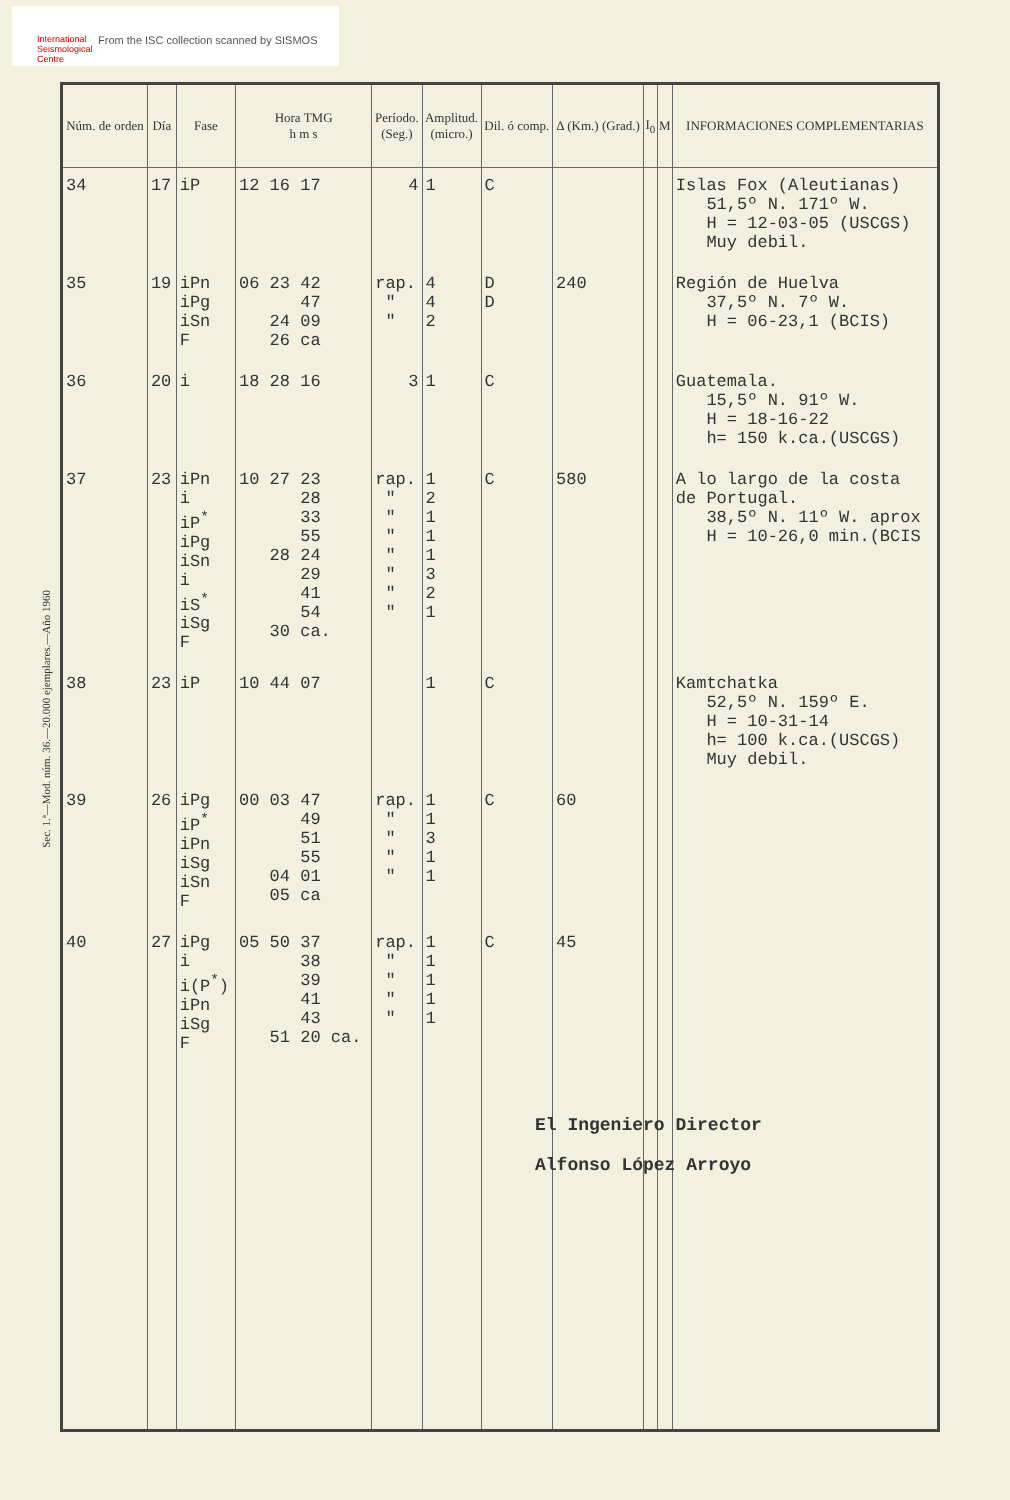International
Seismological
Centre
From the ISC collection scanned by SISMOS
Sec. 1.ª—Mod. núm. 36.—20.000 ejemplares.—Año 1960
| Núm. de orden | Día | Fase | Hora TMG h m s | Período. (Seg.) | Amplitud. (micro.) | Dil. ó comp. | Δ (Km.) (Grad.) | I<sub>0</sub> | M | INFORMACIONES COMPLEMENTARIAS |
| --- | --- | --- | --- | --- | --- | --- | --- | --- | --- | --- |
| 34 | 17 | iP | 12 16 17 | 4 | 1 | C | | | | Islas Fox (Aleutianas) 51,5º N. 171º W. H = 12-03-05 (USCGS) Muy debil. |
| 35 | 19 | iPn iPg iSn F | 06 23 42 47 24 09 26 ca | rap. " " | 4 4 2 | D D | 240 | | | Región de Huelva 37,5º N. 7º W. H = 06-23,1 (BCIS) |
| 36 | 20 | i | 18 28 16 | 3 | 1 | C | | | | Guatemala. 15,5º N. 91º W. H = 18-16-22 h= 150 k.ca.(USCGS) |
| 37 | 23 | iPn i iP<sup>*</sup> iPg iSn i iS<sup>*</sup> iSg F | 10 27 23 28 33 55 28 24 29 41 54 30 ca. | rap. " " " " " " " | 1 2 1 1 1 3 2 1 | C | 580 | | | A lo largo de la costa de Portugal. 38,5º N. 11º W. aprox H = 10-26,0 min.(BCIS |
| 38 | 23 | iP | 10 44 07 | | 1 | C | | | | Kamtchatka 52,5º N. 159º E. H = 10-31-14 h= 100 k.ca.(USCGS) Muy debil. |
| 39 | 26 | iPg iP<sup>*</sup> iPn iSg iSn F | 00 03 47 49 51 55 04 01 05 ca | rap. " " " " | 1 1 3 1 1 | C | 60 | | | |
| 40 | 27 | iPg i i(P<sup>*</sup>) iPn iSg F | 05 50 37 38 39 41 43 51 20 ca. | rap. " " " " | 1 1 1 1 1 | C | 45 | | | |
El Ingeniero Director
Alfonso López Arroyo